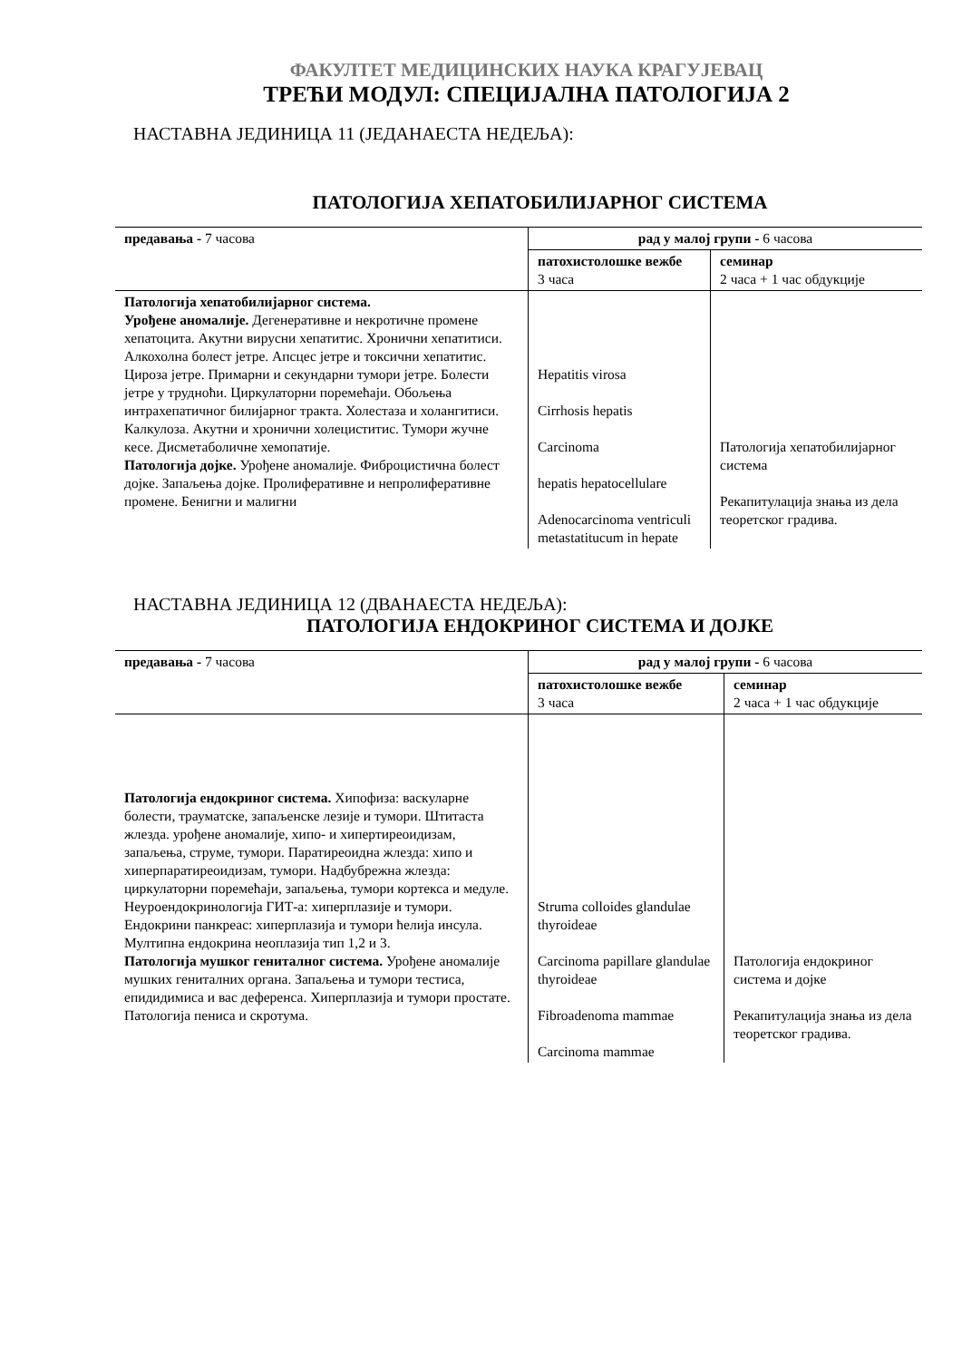ФАКУЛТЕТ МЕДИЦИНСКИХ НАУКА КРАГУЈЕВАЦ
ТРЕЋИ МОДУЛ: СПЕЦИЈАЛНА ПАТОЛОГИЈА 2
НАСТАВНА ЈЕДИНИЦА 11 (ЈЕДАНАЕСТА НЕДЕЉА):
ПАТОЛОГИЈА ХЕПАТОБИЛИЈАРНОГ СИСТЕМА
| предавања - 7 часова | рад у малој групи - 6 часова | |
| | патохистолошке вежбе 3 часа | семинар 2 часа + 1 час обдукције |
| Патологија хепатобилијарног система. Урођене аномалије. Дегенеративне и некротичне промене хепатоцита. Акутни вирусни хепатитис. Хронични хепатитиси. Алкохолна болест јетре. Апсцес јетре и токсични хепатитис. Цироза јетре. Примарни и секундарни тумори јетре. Болести јетре у трудноћи. Циркулаторни поремећаји. Обољења интрахепатичног билијарног тракта. Холестаза и холангитиси. Калкулоза. Акутни и хронични холециститис. Тумори жучне кесе. Дисметаболичне хемопатије. Патологија дојке. Урођене аномалије. Фиброцистична болест дојке. Запаљења дојке. Пролиферативне и непролиферативне промене. Бенигни и малигни | Hepatitis virosa Cirrhosis hepatis Carcinoma hepatis hepatocellulare Adenocarcinoma ventriculi metastatitucum in hepate | Патологија хепатобилијарног система Рекапитулација знања из дела теоретског градива. |
НАСТАВНА ЈЕДИНИЦА 12 (ДВАНАЕСТА НЕДЕЉА):
ПАТОЛОГИЈА ЕНДОКРИНОГ СИСТЕМА И ДОЈКЕ
| предавања - 7 часова | рад у малој групи - 6 часова | |
| | патохистолошке вежбе 3 часа | семинар 2 часа + 1 час обдукције |
| Патологија ендокриног система. Хипофиза: васкуларне болести, трауматске, запаљенске лезије и тумори. Штитаста жлезда. урођене аномалије, хипо- и хипертиреоидизам, запаљења, струме, тумори. Паратиреоидна жлезда: хипо и хиперпаратиреоидизам, тумори. Надбубрежна жлезда: циркулаторни поремећаји, запаљења, тумори кортекса и медуле. Неуроендокринологија ГИТ-а: хиперплазије и тумори. Ендокрини панкреас: хиперплазија и тумори ћелија инсула. Мултипна ендокрина неоплазија тип 1,2 и 3. Патологија мушког гениталног система. Урођене аномалије мушких гениталних органа. Запаљења и тумори тестиса, епидидимиса и вас деференса. Хиперплазија и тумори простате. Патологија пениса и скротума. | Struma colloides glandulae thyroideae Carcinoma papillare glandulae thyroideae Fibroadenoma mammae Carcinoma mammae | Патологија ендокриног система и дојке Рекапитулација знања из дела теоретског градива. |